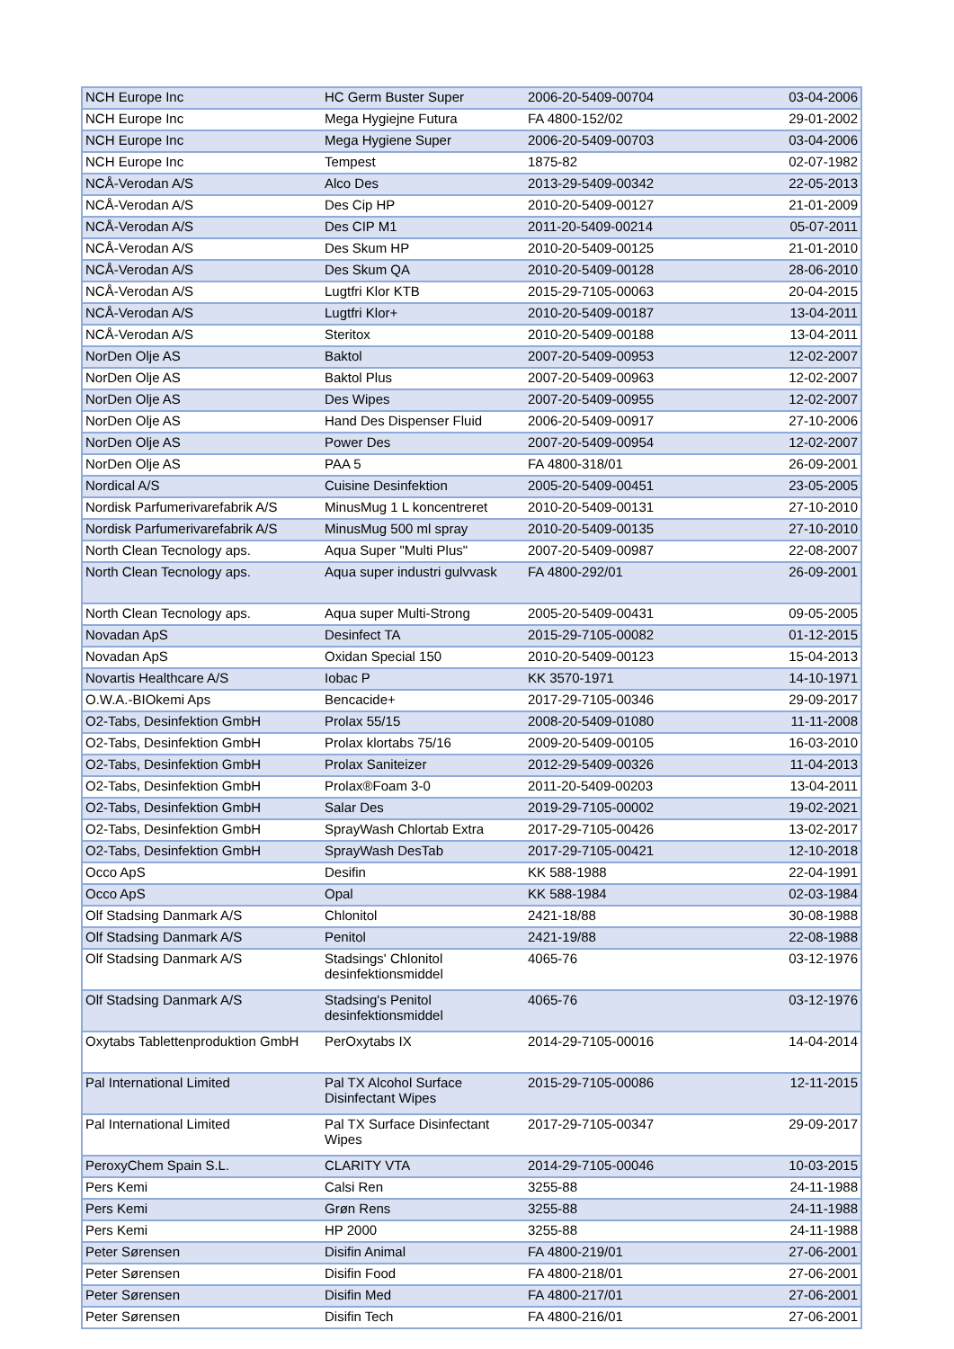| NCH Europe Inc | HC Germ Buster Super | 2006-20-5409-00704 | 03-04-2006 |
| NCH Europe Inc | Mega Hygiejne Futura | FA 4800-152/02 | 29-01-2002 |
| NCH Europe Inc | Mega Hygiene Super | 2006-20-5409-00703 | 03-04-2006 |
| NCH Europe Inc | Tempest | 1875-82 | 02-07-1982 |
| NCÅ-Verodan A/S | Alco Des | 2013-29-5409-00342 | 22-05-2013 |
| NCÅ-Verodan A/S | Des Cip HP | 2010-20-5409-00127 | 21-01-2009 |
| NCÅ-Verodan A/S | Des CIP M1 | 2011-20-5409-00214 | 05-07-2011 |
| NCÅ-Verodan A/S | Des Skum HP | 2010-20-5409-00125 | 21-01-2010 |
| NCÅ-Verodan A/S | Des Skum QA | 2010-20-5409-00128 | 28-06-2010 |
| NCÅ-Verodan A/S | Lugtfri Klor KTB | 2015-29-7105-00063 | 20-04-2015 |
| NCÅ-Verodan A/S | Lugtfri Klor+ | 2010-20-5409-00187 | 13-04-2011 |
| NCÅ-Verodan A/S | Steritox | 2010-20-5409-00188 | 13-04-2011 |
| NorDen Olje AS | Baktol | 2007-20-5409-00953 | 12-02-2007 |
| NorDen Olje AS | Baktol Plus | 2007-20-5409-00963 | 12-02-2007 |
| NorDen Olje AS | Des Wipes | 2007-20-5409-00955 | 12-02-2007 |
| NorDen Olje AS | Hand Des Dispenser Fluid | 2006-20-5409-00917 | 27-10-2006 |
| NorDen Olje AS | Power Des | 2007-20-5409-00954 | 12-02-2007 |
| NorDen Olje AS | PAA 5 | FA 4800-318/01 | 26-09-2001 |
| Nordical A/S | Cuisine Desinfektion | 2005-20-5409-00451 | 23-05-2005 |
| Nordisk Parfumerivarefabrik A/S | MinusMug 1 L koncentreret | 2010-20-5409-00131 | 27-10-2010 |
| Nordisk Parfumerivarefabrik A/S | MinusMug 500 ml spray | 2010-20-5409-00135 | 27-10-2010 |
| North Clean Tecnology aps. | Aqua Super "Multi Plus" | 2007-20-5409-00987 | 22-08-2007 |
| North Clean Tecnology aps. | Aqua super industri gulvvask | FA 4800-292/01 | 26-09-2001 |
| North Clean Tecnology aps. | Aqua super Multi-Strong | 2005-20-5409-00431 | 09-05-2005 |
| Novadan ApS | Desinfect TA | 2015-29-7105-00082 | 01-12-2015 |
| Novadan ApS | Oxidan Special 150 | 2010-20-5409-00123 | 15-04-2013 |
| Novartis Healthcare A/S | Iobac P | KK 3570-1971 | 14-10-1971 |
| O.W.A.-BIOkemi Aps | Bencacide+ | 2017-29-7105-00346 | 29-09-2017 |
| O2-Tabs, Desinfektion GmbH | Prolax 55/15 | 2008-20-5409-01080 | 11-11-2008 |
| O2-Tabs, Desinfektion GmbH | Prolax klortabs 75/16 | 2009-20-5409-00105 | 16-03-2010 |
| O2-Tabs, Desinfektion GmbH | Prolax Saniteizer | 2012-29-5409-00326 | 11-04-2013 |
| O2-Tabs, Desinfektion GmbH | Prolax®Foam 3-0 | 2011-20-5409-00203 | 13-04-2011 |
| O2-Tabs, Desinfektion GmbH | Salar Des | 2019-29-7105-00002 | 19-02-2021 |
| O2-Tabs, Desinfektion GmbH | SprayWash Chlortab Extra | 2017-29-7105-00426 | 13-02-2017 |
| O2-Tabs, Desinfektion GmbH | SprayWash DesTab | 2017-29-7105-00421 | 12-10-2018 |
| Occo ApS | Desifin | KK 588-1988 | 22-04-1991 |
| Occo ApS | Opal | KK 588-1984 | 02-03-1984 |
| Olf Stadsing Danmark A/S | Chlonitol | 2421-18/88 | 30-08-1988 |
| Olf Stadsing Danmark A/S | Penitol | 2421-19/88 | 22-08-1988 |
| Olf Stadsing Danmark A/S | Stadsings' Chlonitol desinfektionsmiddel | 4065-76 | 03-12-1976 |
| Olf Stadsing Danmark A/S | Stadsing's Penitol desinfektionsmiddel | 4065-76 | 03-12-1976 |
| Oxytabs Tablettenproduktion GmbH | PerOxytabs IX | 2014-29-7105-00016 | 14-04-2014 |
| Pal International Limited | Pal TX Alcohol Surface Disinfectant Wipes | 2015-29-7105-00086 | 12-11-2015 |
| Pal International Limited | Pal TX Surface Disinfectant Wipes | 2017-29-7105-00347 | 29-09-2017 |
| PeroxyChem Spain S.L. | CLARITY VTA | 2014-29-7105-00046 | 10-03-2015 |
| Pers Kemi | Calsi Ren | 3255-88 | 24-11-1988 |
| Pers Kemi | Grøn Rens | 3255-88 | 24-11-1988 |
| Pers Kemi | HP 2000 | 3255-88 | 24-11-1988 |
| Peter Sørensen | Disifin Animal | FA 4800-219/01 | 27-06-2001 |
| Peter Sørensen | Disifin Food | FA 4800-218/01 | 27-06-2001 |
| Peter Sørensen | Disifin Med | FA 4800-217/01 | 27-06-2001 |
| Peter Sørensen | Disifin Tech | FA 4800-216/01 | 27-06-2001 |